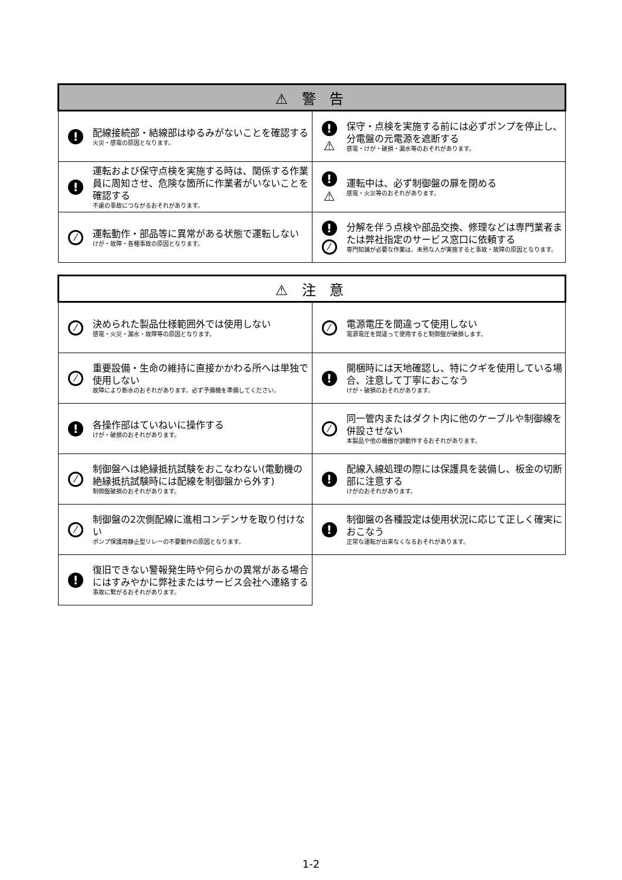| ⚠ 警 告 | |
| --- | --- |
| ! 配線接続部・結線部はゆるみがないことを確認する 火災・感電の原因となります。 | ! ⚠ 保守・点検を実施する前には必ずポンプを停止し、分電盤の元電源を遮断する 感電・けが・破損・漏水等のおそれがあります。 |
| ! 運転および保守点検を実施する時は、関係する作業員に周知させ、危険な箇所に作業者がいないことを確認する 不慮の事故につながるおそれがあります。 | ! ⚠ 運転中は、必ず制御盤の扉を閉める 感電・火災等のおそれがあります。 |
| ⁄ 運転動作・部品等に異常がある状態で運転しない けが・故障・各種事故の原因となります。 | ! ⁄ 分解を伴う点検や部品交換、修理などは専門業者または弊社指定のサービス窓口に依頼する 専門知識が必要な作業は、未熟な人が実施すると事故・故障の原因となります。 |
| ⚠ 注 意 | |
| --- | --- |
| ⁄ 決められた製品仕様範囲外では使用しない 感電・火災・漏水・故障等の原因となります。 | ⁄ 電源電圧を間違って使用しない 電源電圧を間違って使用すると制御盤が破損します。 |
| ⁄ 重要設備・生命の維持に直接かかわる所へは単独で使用しない 故障により断水のおそれがあります。必ず予備機を準備してください。 | ! 開梱時には天地確認し、特にクギを使用している場合、注意して丁寧におこなう けが・破損のおそれがあります。 |
| ! 各操作部はていねいに操作する けが・破損のおそれがあります。 | ⁄ 同一管内またはダクト内に他のケーブルや制御線を併設させない 本製品や他の機器が誤動作するおそれがあります。 |
| ⁄ 制御盤へは絶縁抵抗試験をおこなわない(電動機の絶縁抵抗試験時には配線を制御盤から外す) 制御盤破損のおそれがあります。 | ! 配線入線処理の際には保護具を装備し、板金の切断部に注意する けがのおそれがあります。 |
| ⁄ 制御盤の2次側配線に進相コンデンサを取り付けない ポンプ保護用静止型リレーの不要動作の原因となります。 | ! 制御盤の各種設定は使用状況に応じて正しく確実におこなう 正常な運転が出来なくなるおそれがあります。 |
| ! 復旧できない警報発生時や何らかの異常がある場合にはすみやかに弊社またはサービス会社へ連絡する 事故に繋がるおそれがあります。 | |
1-2